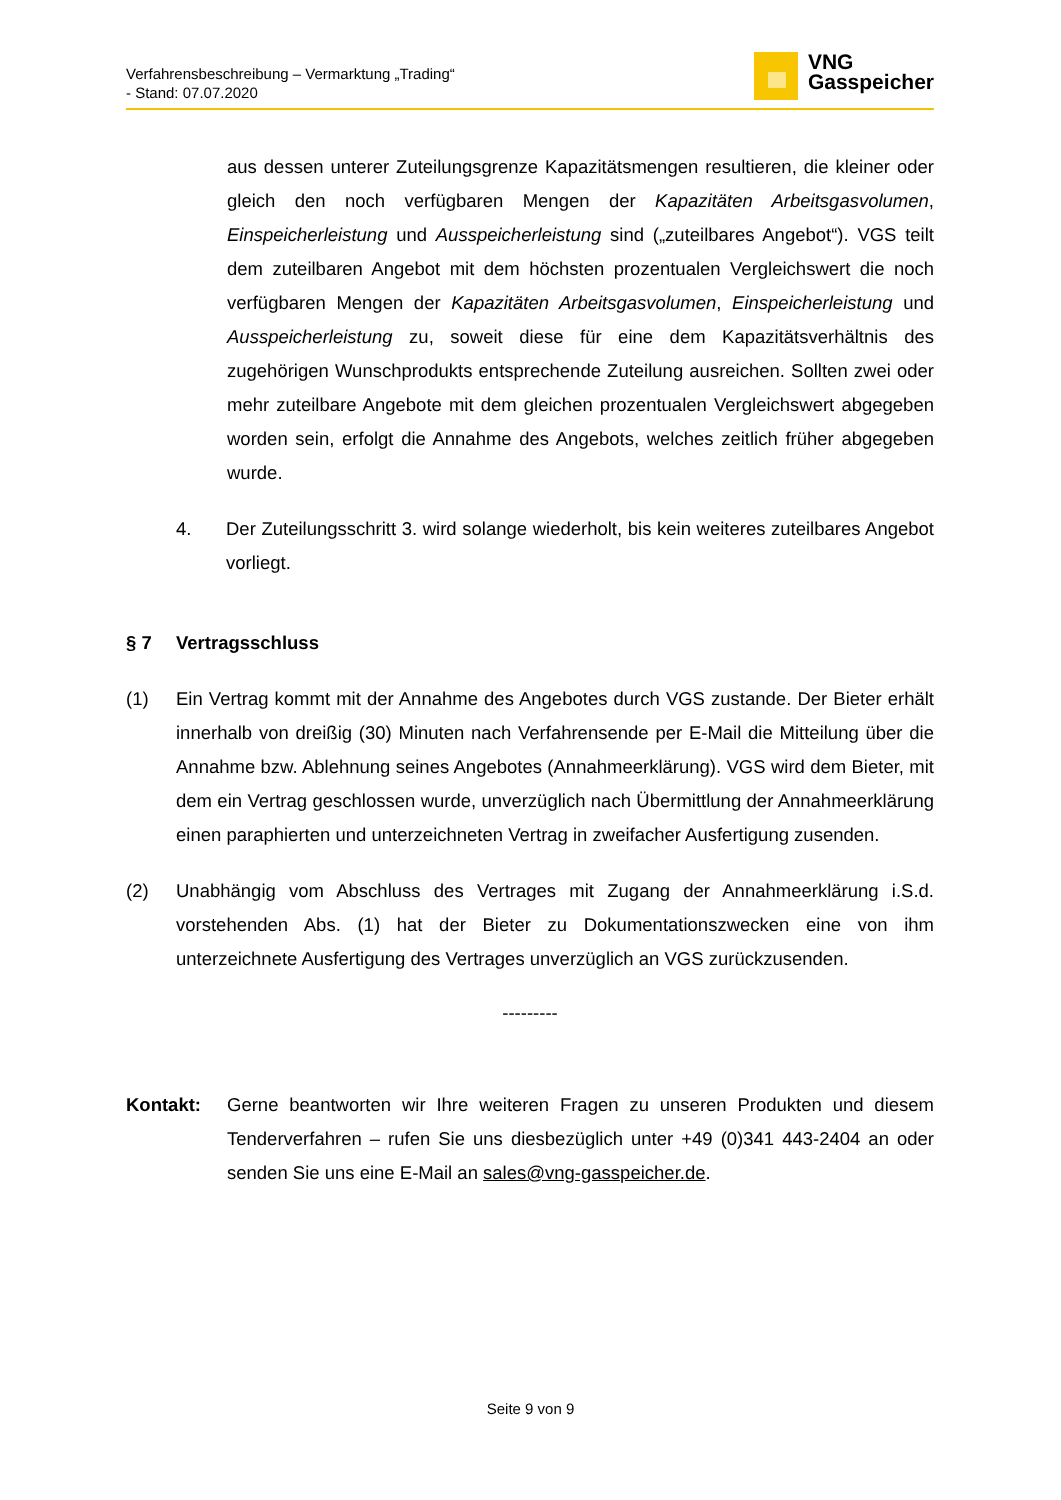Verfahrensbeschreibung – Vermarktung „Trading“
- Stand: 07.07.2020
VNG
Gasspeicher
aus dessen unterer Zuteilungsgrenze Kapazitätsmengen resultieren, die kleiner oder gleich den noch verfügbaren Mengen der Kapazitäten Arbeitsgasvolumen, Einspeicherleistung und Ausspeicherleistung sind („zuteilbares Angebot“). VGS teilt dem zuteilbaren Angebot mit dem höchsten prozentualen Vergleichswert die noch verfügbaren Mengen der Kapazitäten Arbeitsgasvolumen, Einspeicherleistung und Ausspeicherleistung zu, soweit diese für eine dem Kapazitätsverhältnis des zugehörigen Wunschprodukts entsprechende Zuteilung ausreichen. Sollten zwei oder mehr zuteilbare Angebote mit dem gleichen prozentualen Vergleichswert abgegeben worden sein, erfolgt die Annahme des Angebots, welches zeitlich früher abgegeben wurde.
4. Der Zuteilungsschritt 3. wird solange wiederholt, bis kein weiteres zuteilbares Angebot vorliegt.
§ 7 Vertragsschluss
(1) Ein Vertrag kommt mit der Annahme des Angebotes durch VGS zustande. Der Bieter erhält innerhalb von dreißig (30) Minuten nach Verfahrensende per E-Mail die Mitteilung über die Annahme bzw. Ablehnung seines Angebotes (Annahmeerklärung). VGS wird dem Bieter, mit dem ein Vertrag geschlossen wurde, unverzüglich nach Übermittlung der Annahmeerklärung einen paraphierten und unterzeichneten Vertrag in zweifacher Ausfertigung zusenden.
(2) Unabhängig vom Abschluss des Vertrages mit Zugang der Annahmeerklärung i.S.d. vorstehenden Abs. (1) hat der Bieter zu Dokumentationszwecken eine von ihm unterzeichnete Ausfertigung des Vertrages unverzüglich an VGS zurückzusenden.
---------
Kontakt: Gerne beantworten wir Ihre weiteren Fragen zu unseren Produkten und diesem Tenderverfahren – rufen Sie uns diesbezüglich unter +49 (0)341 443-2404 an oder senden Sie uns eine E-Mail an sales@vng-gasspeicher.de.
Seite 9 von 9